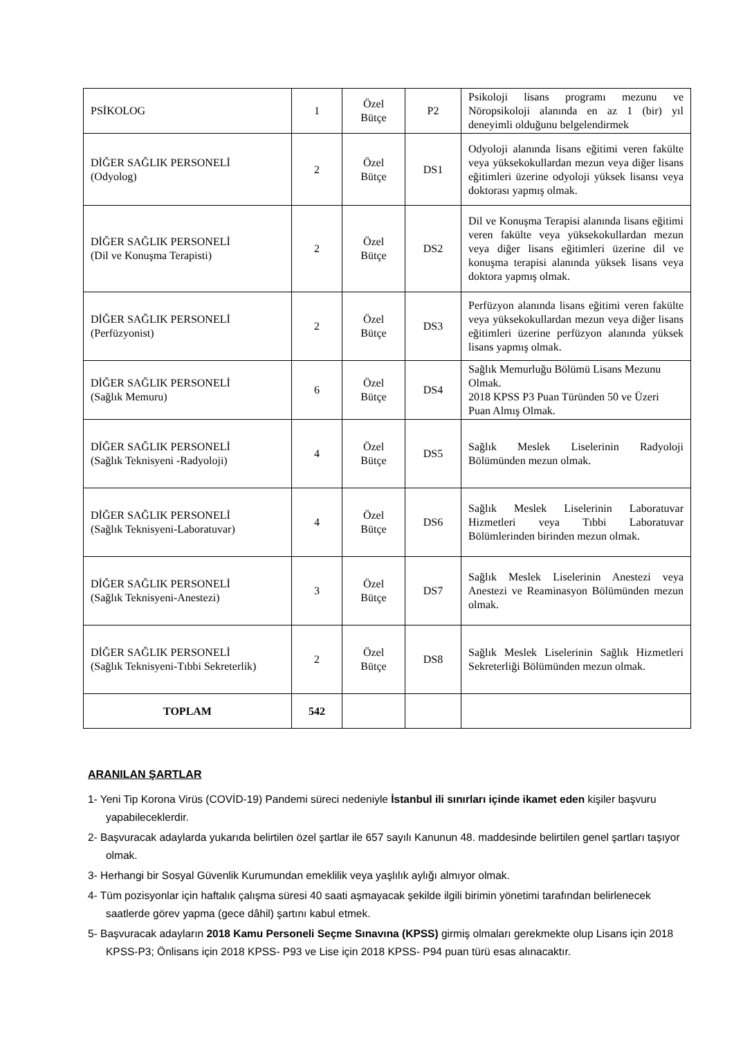| PSİKOLOG | 1 | Özel Bütçe | P2 | Psikoloji lisans programı mezunu ve Nöropsikoloji alanında en az 1 (bir) yıl deneyimli olduğunu belgelendirmek |
| DİĞER SAĞLIK PERSONELİ (Odyolog) | 2 | Özel Bütçe | DS1 | Odyoloji alanında lisans eğitimi veren fakülte veya yüksekokullardan mezun veya diğer lisans eğitimleri üzerine odyoloji yüksek lisansı veya doktorası yapmış olmak. |
| DİĞER SAĞLIK PERSONELİ (Dil ve Konuşma Terapisti) | 2 | Özel Bütçe | DS2 | Dil ve Konuşma Terapisi alanında lisans eğitimi veren fakülte veya yüksekokullardan mezun veya diğer lisans eğitimleri üzerine dil ve konuşma terapisi alanında yüksek lisans veya doktora yapmış olmak. |
| DİĞER SAĞLIK PERSONELİ (Perfüzyonist) | 2 | Özel Bütçe | DS3 | Perfüzyon alanında lisans eğitimi veren fakülte veya yüksekokullardan mezun veya diğer lisans eğitimleri üzerine perfüzyon alanında yüksek lisans yapmış olmak. |
| DİĞER SAĞLIK PERSONELİ (Sağlık Memuru) | 6 | Özel Bütçe | DS4 | Sağlık Memurluğu Bölümü Lisans Mezunu Olmak. 2018 KPSS P3 Puan Türünden 50 ve Üzeri Puan Almış Olmak. |
| DİĞER SAĞLIK PERSONELİ (Sağlık Teknisyeni -Radyoloji) | 4 | Özel Bütçe | DS5 | Sağlık Meslek Liselerinin Radyoloji Bölümünden mezun olmak. |
| DİĞER SAĞLIK PERSONELİ (Sağlık Teknisyeni-Laboratuvar) | 4 | Özel Bütçe | DS6 | Sağlık Meslek Liselerinin Laboratuvar Hizmetleri veya Tıbbi Laboratuvar Bölümlerinden birinden mezun olmak. |
| DİĞER SAĞLIK PERSONELİ (Sağlık Teknisyeni-Anestezi) | 3 | Özel Bütçe | DS7 | Sağlık Meslek Liselerinin Anestezi veya Anestezi ve Reaminasyon Bölümünden mezun olmak. |
| DİĞER SAĞLIK PERSONELİ (Sağlık Teknisyeni-Tıbbi Sekreterlik) | 2 | Özel Bütçe | DS8 | Sağlık Meslek Liselerinin Sağlık Hizmetleri Sekreterliği Bölümünden mezun olmak. |
| TOPLAM | 542 | | | |
ARANILAN ŞARTLAR
1- Yeni Tip Korona Virüs (COVİD-19) Pandemi süreci nedeniyle İstanbul ili sınırları içinde ikamet eden kişiler başvuru yapabileceklerdir.
2- Başvuracak adaylarda yukarıda belirtilen özel şartlar ile 657 sayılı Kanunun 48. maddesinde belirtilen genel şartları taşıyor olmak.
3- Herhangi bir Sosyal Güvenlik Kurumundan emeklilik veya yaşlılık aylığı almıyor olmak.
4- Tüm pozisyonlar için haftalık çalışma süresi 40 saati aşmayacak şekilde ilgili birimin yönetimi tarafından belirlenecek saatlerde görev yapma (gece dâhil) şartını kabul etmek.
5- Başvuracak adayların 2018 Kamu Personeli Seçme Sınavına (KPSS) girmiş olmaları gerekmekte olup Lisans için 2018 KPSS-P3; Önlisans için 2018 KPSS- P93 ve Lise için 2018 KPSS- P94 puan türü esas alınacaktır.